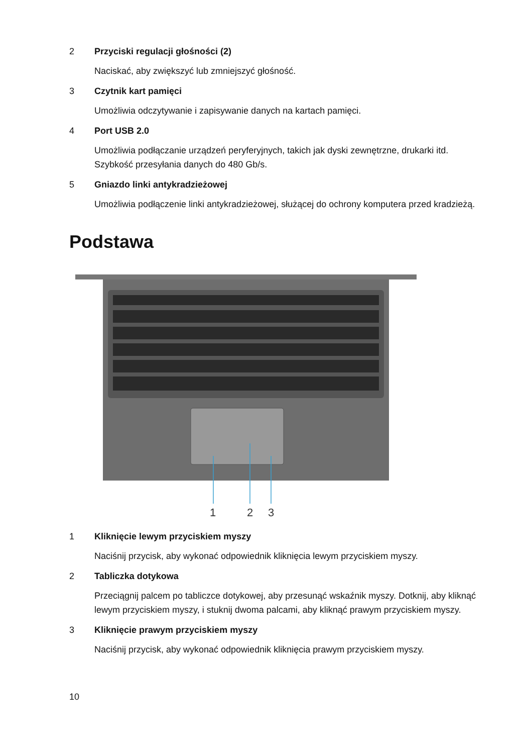2 Przyciski regulacji głośności (2)
Naciskać, aby zwiększyć lub zmniejszyć głośność.
3 Czytnik kart pamięci
Umożliwia odczytywanie i zapisywanie danych na kartach pamięci.
4 Port USB 2.0
Umożliwia podłączanie urządzeń peryferyjnych, takich jak dyski zewnętrzne, drukarki itd. Szybkość przesyłania danych do 480 Gb/s.
5 Gniazdo linki antykradzieżowej
Umożliwia podłączenie linki antykradzieżowej, służącej do ochrony komputera przed kradzieżą.
Podstawa
1
2
3
1 Kliknięcie lewym przyciskiem myszy
Naciśnij przycisk, aby wykonać odpowiednik kliknięcia lewym przyciskiem myszy.
2 Tabliczka dotykowa
Przeciągnij palcem po tabliczce dotykowej, aby przesunąć wskaźnik myszy. Dotknij, aby kliknąć lewym przyciskiem myszy, i stuknij dwoma palcami, aby kliknąć prawym przyciskiem myszy.
3 Kliknięcie prawym przyciskiem myszy
Naciśnij przycisk, aby wykonać odpowiednik kliknięcia prawym przyciskiem myszy.
10